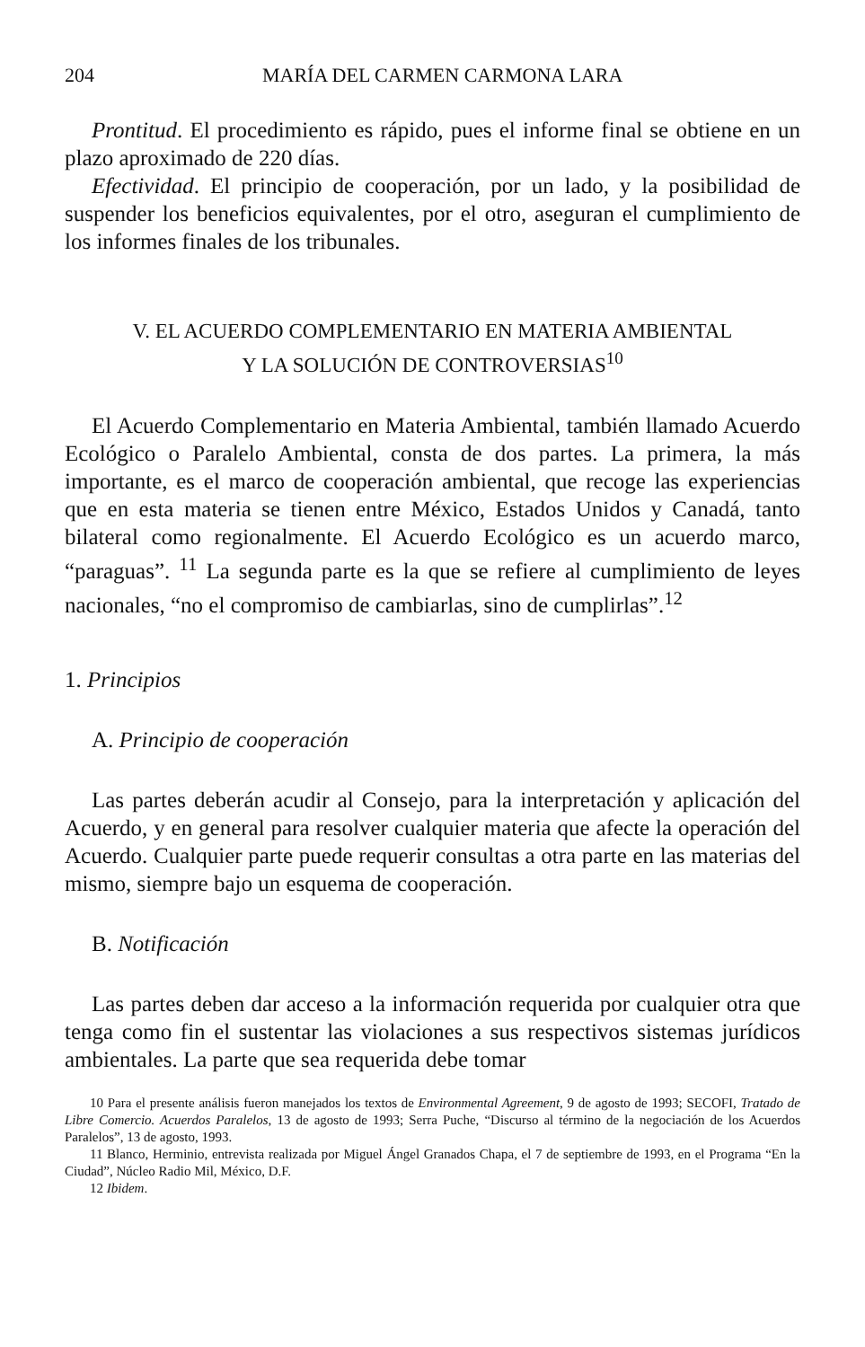204 MARÍA DEL CARMEN CARMONA LARA
Prontitud. El procedimiento es rápido, pues el informe final se obtiene en un plazo aproximado de 220 días.
Efectividad. El principio de cooperación, por un lado, y la posibilidad de suspender los beneficios equivalentes, por el otro, aseguran el cumplimiento de los informes finales de los tribunales.
V. EL ACUERDO COMPLEMENTARIO EN MATERIA AMBIENTAL
Y LA SOLUCIÓN DE CONTROVERSIAS<sup>10</sup>
El Acuerdo Complementario en Materia Ambiental, también llamado Acuerdo Ecológico o Paralelo Ambiental, consta de dos partes. La primera, la más importante, es el marco de cooperación ambiental, que recoge las experiencias que en esta materia se tienen entre México, Estados Unidos y Canadá, tanto bilateral como regionalmente. El Acuerdo Ecológico es un acuerdo marco, “paraguas”. <sup>11</sup> La segunda parte es la que se refiere al cumplimiento de leyes nacionales, “no el compromiso de cambiarlas, sino de cumplirlas”.<sup>12</sup>
1. Principios
A. Principio de cooperación
Las partes deberán acudir al Consejo, para la interpretación y aplicación del Acuerdo, y en general para resolver cualquier materia que afecte la operación del Acuerdo. Cualquier parte puede requerir consultas a otra parte en las materias del mismo, siempre bajo un esquema de cooperación.
B. Notificación
Las partes deben dar acceso a la información requerida por cualquier otra que tenga como fin el sustentar las violaciones a sus respectivos sistemas jurídicos ambientales. La parte que sea requerida debe tomar
10 Para el presente análisis fueron manejados los textos de Environmental Agreement, 9 de agosto de 1993; SECOFI, Tratado de Libre Comercio. Acuerdos Paralelos, 13 de agosto de 1993; Serra Puche, “Discurso al término de la negociación de los Acuerdos Paralelos”, 13 de agosto, 1993.
11 Blanco, Herminio, entrevista realizada por Miguel Ángel Granados Chapa, el 7 de septiembre de 1993, en el Programa “En la Ciudad”, Núcleo Radio Mil, México, D.F.
12 Ibidem.